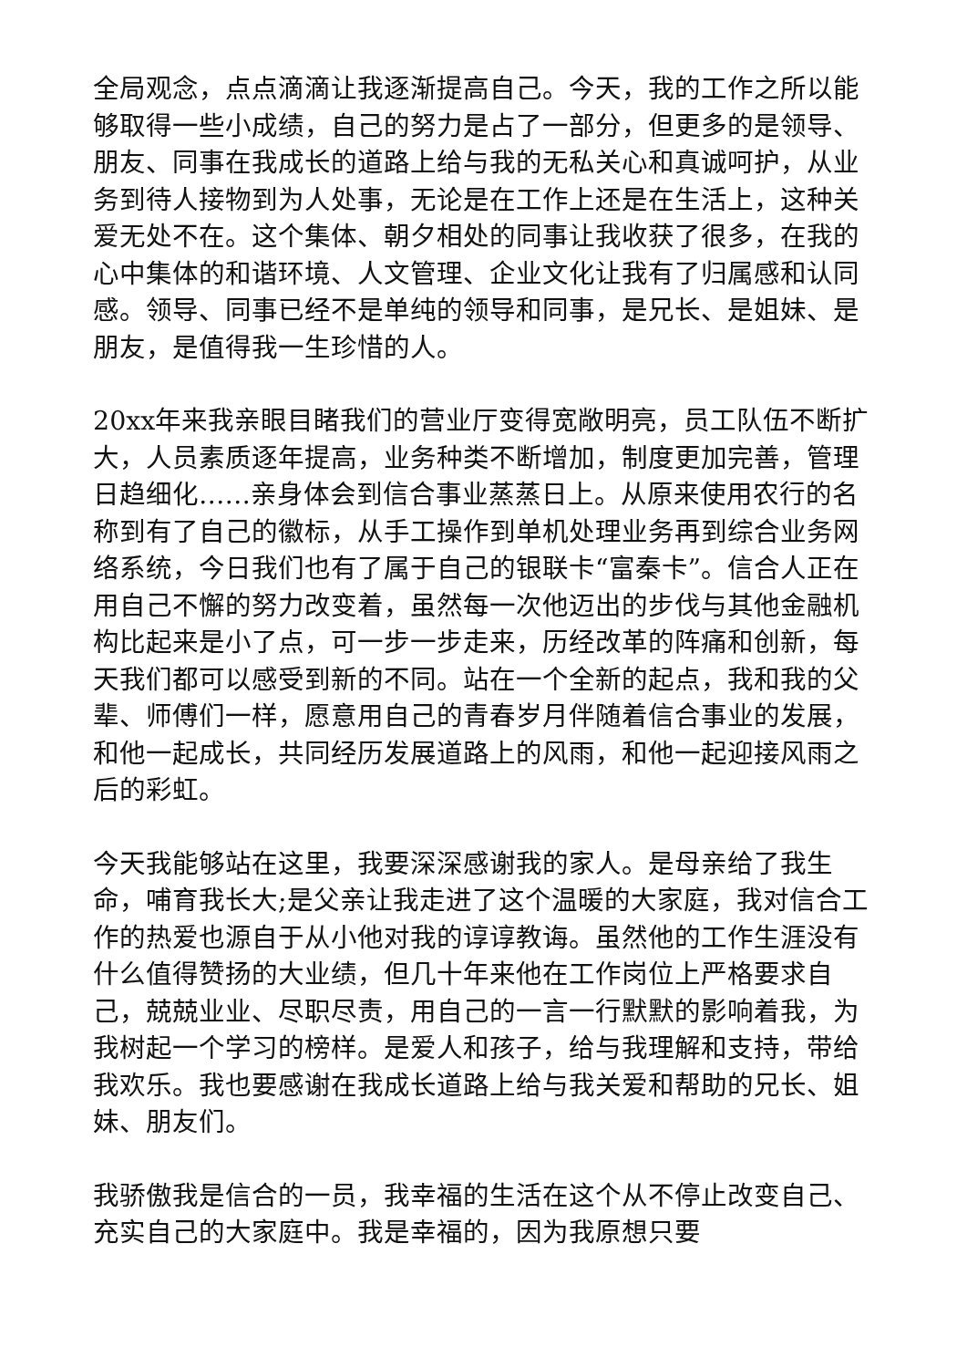全局观念，点点滴滴让我逐渐提高自己。今天，我的工作之所以能够取得一些小成绩，自己的努力是占了一部分，但更多的是领导、朋友、同事在我成长的道路上给与我的无私关心和真诚呵护，从业务到待人接物到为人处事，无论是在工作上还是在生活上，这种关爱无处不在。这个集体、朝夕相处的同事让我收获了很多，在我的心中集体的和谐环境、人文管理、企业文化让我有了归属感和认同感。领导、同事已经不是单纯的领导和同事，是兄长、是姐妹、是朋友，是值得我一生珍惜的人。
20xx年来我亲眼目睹我们的营业厅变得宽敞明亮，员工队伍不断扩大，人员素质逐年提高，业务种类不断增加，制度更加完善，管理日趋细化……亲身体会到信合事业蒸蒸日上。从原来使用农行的名称到有了自己的徽标，从手工操作到单机处理业务再到综合业务网络系统，今日我们也有了属于自己的银联卡“富秦卡”。信合人正在用自己不懈的努力改变着，虽然每一次他迈出的步伐与其他金融机构比起来是小了点，可一步一步走来，历经改革的阵痛和创新，每天我们都可以感受到新的不同。站在一个全新的起点，我和我的父辈、师傅们一样，愿意用自己的青春岁月伴随着信合事业的发展，和他一起成长，共同经历发展道路上的风雨，和他一起迎接风雨之后的彩虹。
今天我能够站在这里，我要深深感谢我的家人。是母亲给了我生命，哺育我长大;是父亲让我走进了这个温暖的大家庭，我对信合工作的热爱也源自于从小他对我的谆谆教诲。虽然他的工作生涯没有什么值得赞扬的大业绩，但几十年来他在工作岗位上严格要求自己，兢兢业业、尽职尽责，用自己的一言一行默默的影响着我，为我树起一个学习的榜样。是爱人和孩子，给与我理解和支持，带给我欢乐。我也要感谢在我成长道路上给与我关爱和帮助的兄长、姐妹、朋友们。
我骄傲我是信合的一员，我幸福的生活在这个从不停止改变自己、充实自己的大家庭中。我是幸福的，因为我原想只要